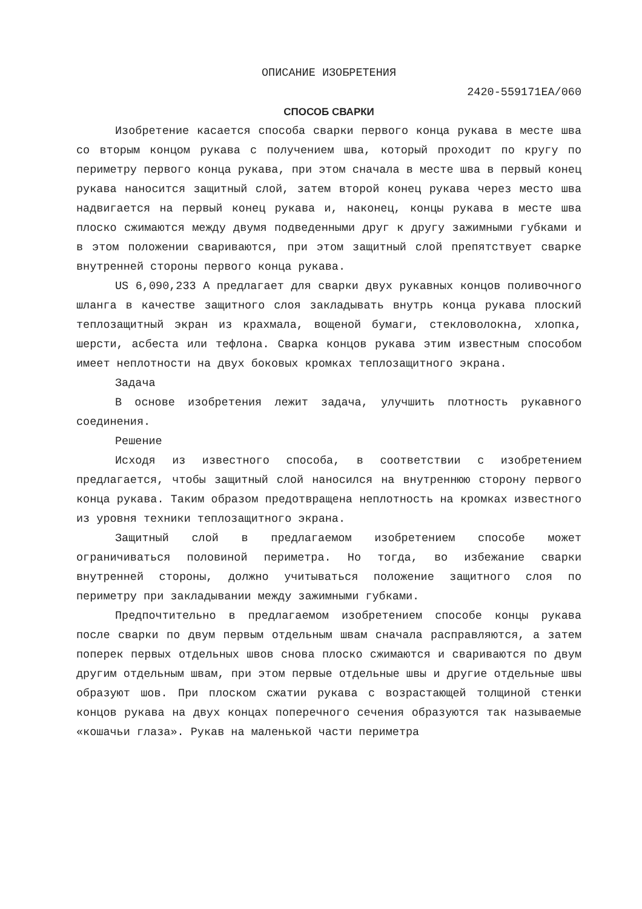ОПИСАНИЕ ИЗОБРЕТЕНИЯ
2420-559171EA/060
СПОСОБ СВАРКИ
Изобретение касается способа сварки первого конца рукава в месте шва со вторым концом рукава с получением шва, который проходит по кругу по периметру первого конца рукава, при этом сначала в месте шва в первый конец рукава наносится защитный слой, затем второй конец рукава через место шва надвигается на первый конец рукава и, наконец, концы рукава в месте шва плоско сжимаются между двумя подведенными друг к другу зажимными губками и в этом положении свариваются, при этом защитный слой препятствует сварке внутренней стороны первого конца рукава.
US 6,090,233 A предлагает для сварки двух рукавных концов поливочного шланга в качестве защитного слоя закладывать внутрь конца рукава плоский теплозащитный экран из крахмала, вощеной бумаги, стекловолокна, хлопка, шерсти, асбеста или тефлона. Сварка концов рукава этим известным способом имеет неплотности на двух боковых кромках теплозащитного экрана.
Задача
В основе изобретения лежит задача, улучшить плотность рукавного соединения.
Решение
Исходя из известного способа, в соответствии с изобретением предлагается, чтобы защитный слой наносился на внутреннюю сторону первого конца рукава. Таким образом предотвращена неплотность на кромках известного из уровня техники теплозащитного экрана.
Защитный слой в предлагаемом изобретением способе может ограничиваться половиной периметра. Но тогда, во избежание сварки внутренней стороны, должно учитываться положение защитного слоя по периметру при закладывании между зажимными губками.
Предпочтительно в предлагаемом изобретением способе концы рукава после сварки по двум первым отдельным швам сначала расправляются, а затем поперек первых отдельных швов снова плоско сжимаются и свариваются по двум другим отдельным швам, при этом первые отдельные швы и другие отдельные швы образуют шов. При плоском сжатии рукава с возрастающей толщиной стенки концов рукава на двух концах поперечного сечения образуются так называемые «кошачьи глаза». Рукав на маленькой части периметра